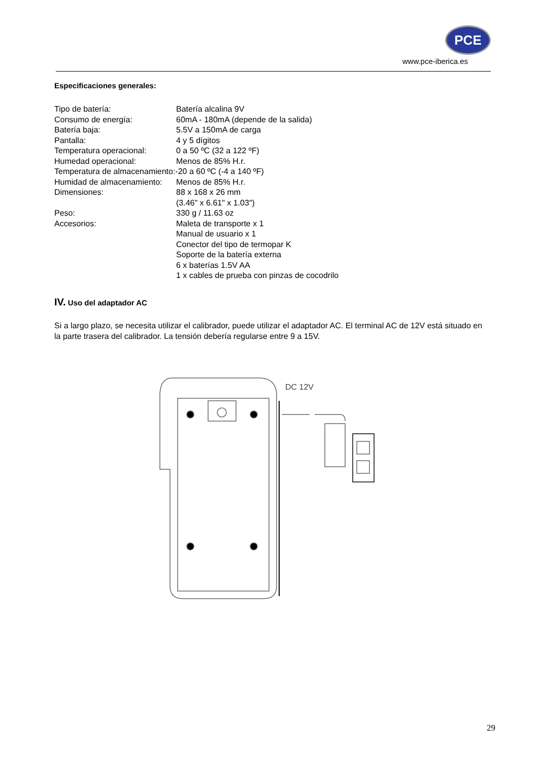PCE
www.pce-iberica.es
Especificaciones generales:
Tipo de batería: Batería alcalina 9V
Consumo de energía: 60mA - 180mA (depende de la salida)
Batería baja: 5.5V a 150mA de carga
Pantalla: 4 y 5 dígitos
Temperatura operacional: 0 a 50 ºC (32 a 122 ºF)
Humedad operacional: Menos de 85% H.r.
Temperatura de almacenamiento:-20 a 60 ºC (-4 a 140 ºF)
Humidad de almacenamiento:
Menos de 85% H.r.
Dimensiones: 88 x 168 x 26 mm
(3.46" x 6.61" x 1.03")
Peso: 330 g / 11.63 oz
Accesorios: Maleta de transporte x 1
Manual de usuario x 1
Conector del tipo de termopar K
Soporte de la batería externa
6 x baterías 1.5V AA
1 x cables de prueba con pinzas de cocodrilo
IV. Uso del adaptador AC
Si a largo plazo, se necesita utilizar el calibrador, puede utilizar el adaptador AC. El terminal AC de 12V está situado en la parte trasera del calibrador. La tensión debería regularse entre 9 a 15V.
DC 12V
29